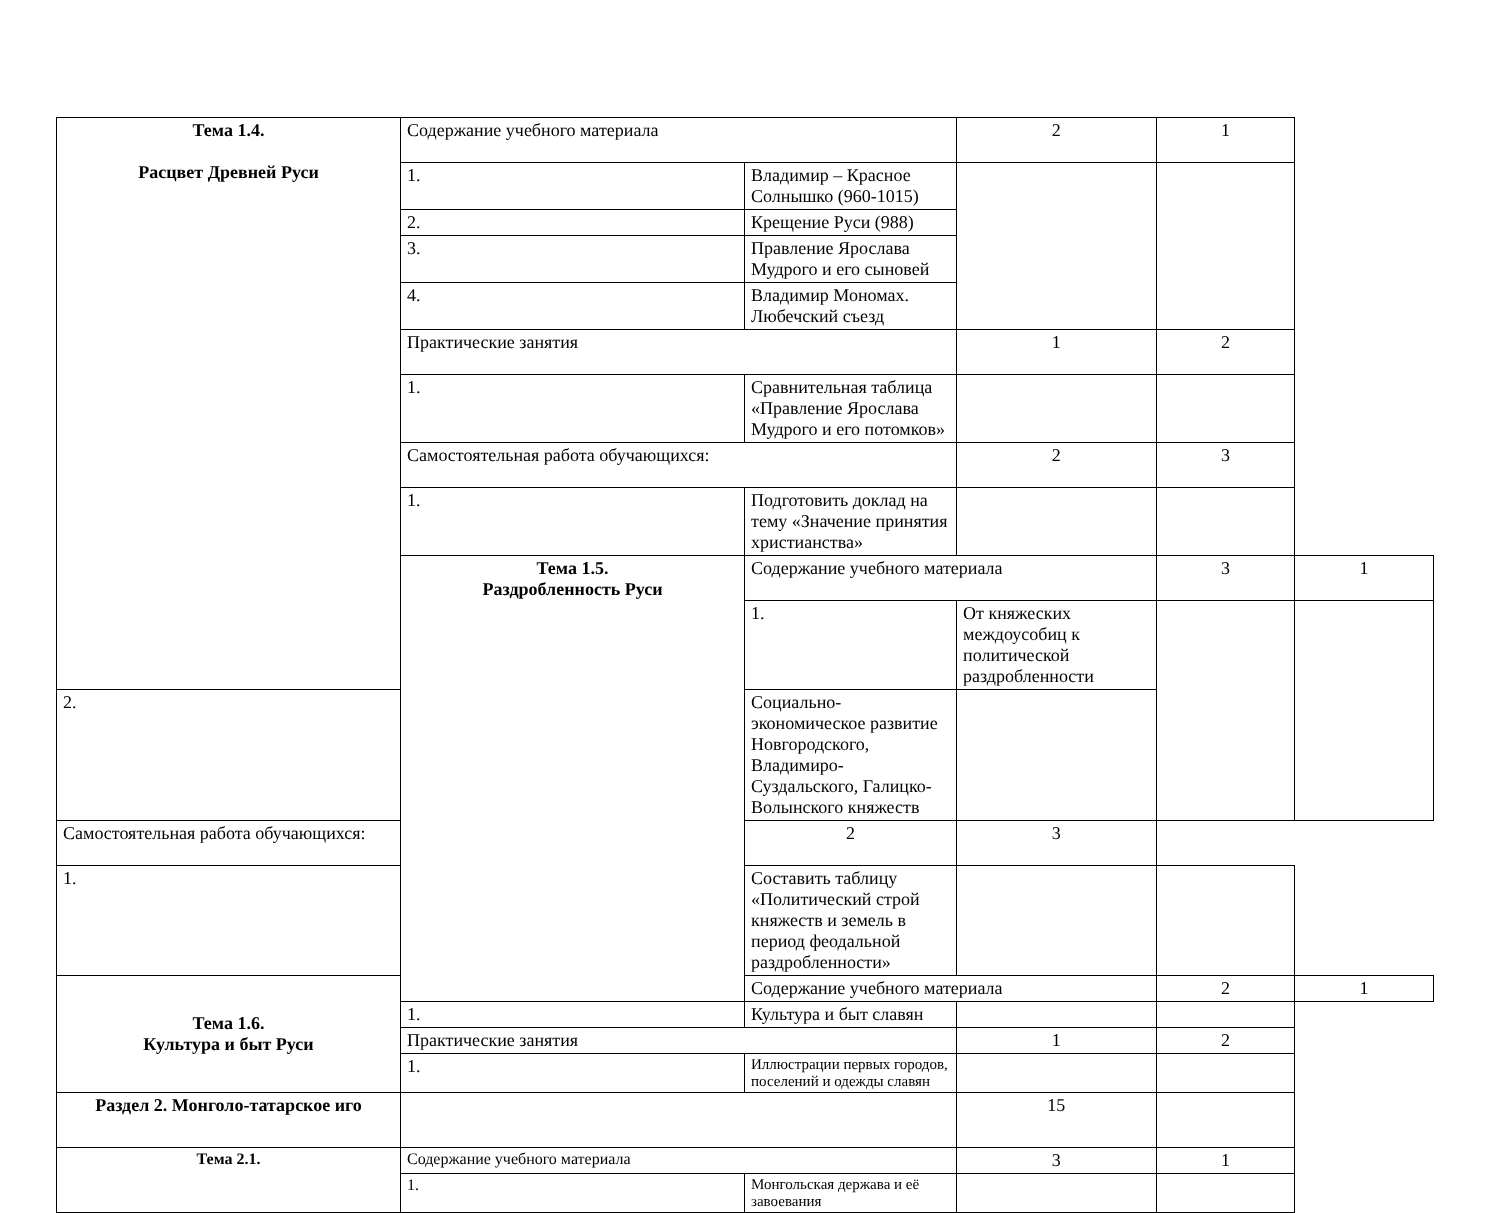| Тема 1.4. Расцвет Древней Руси | Содержание учебного материала | | 2 | 1 | |
| | 1. | Владимир – Красное Солнышко (960-1015) | | | |
| | 2. | Крещение Руси (988) | | | |
| | 3. | Правление Ярослава Мудрого и его сыновей | | | |
| | 4. | Владимир Мономах. Любечский съезд | | | |
| | Практические занятия | | 1 | 2 | |
| | 1. | Сравнительная таблица «Правление Ярослава Мудрого и его потомков» | | | |
| | Самостоятельная работа обучающихся: | | 2 | 3 | |
| | 1. | Подготовить доклад на тему «Значение принятия христианства» | | | |
| | Тема 1.5. Раздробленность Руси | Содержание учебного материала | | 3 | 1 |
| | | 1. | От княжеских междоусобиц к политической раздробленности | | |
| 2. | | Социально-экономическое развитие Новгородского, Владимиро-Суздальского, Галицко-Волынского княжеств | | | |
| Самостоятельная работа обучающихся: | | 2 | 3 | | |
| 1. | | Составить таблицу «Политический строй княжеств и земель в период феодальной раздробленности» | | | |
| Тема 1.6. Культура и быт Руси | | Содержание учебного материала | | 2 | 1 |
| | 1. | Культура и быт славян | | | |
| | Практические занятия | | 1 | 2 | |
| | 1. | Иллюстрации первых городов, поселений и одежды славян | | | |
| Раздел 2. Монголо-татарское иго | | | 15 | | |
| Тема 2.1. | Содержание учебного материала | | 3 | 1 | |
| | 1. | Монгольская держава и её завоевания | | | |